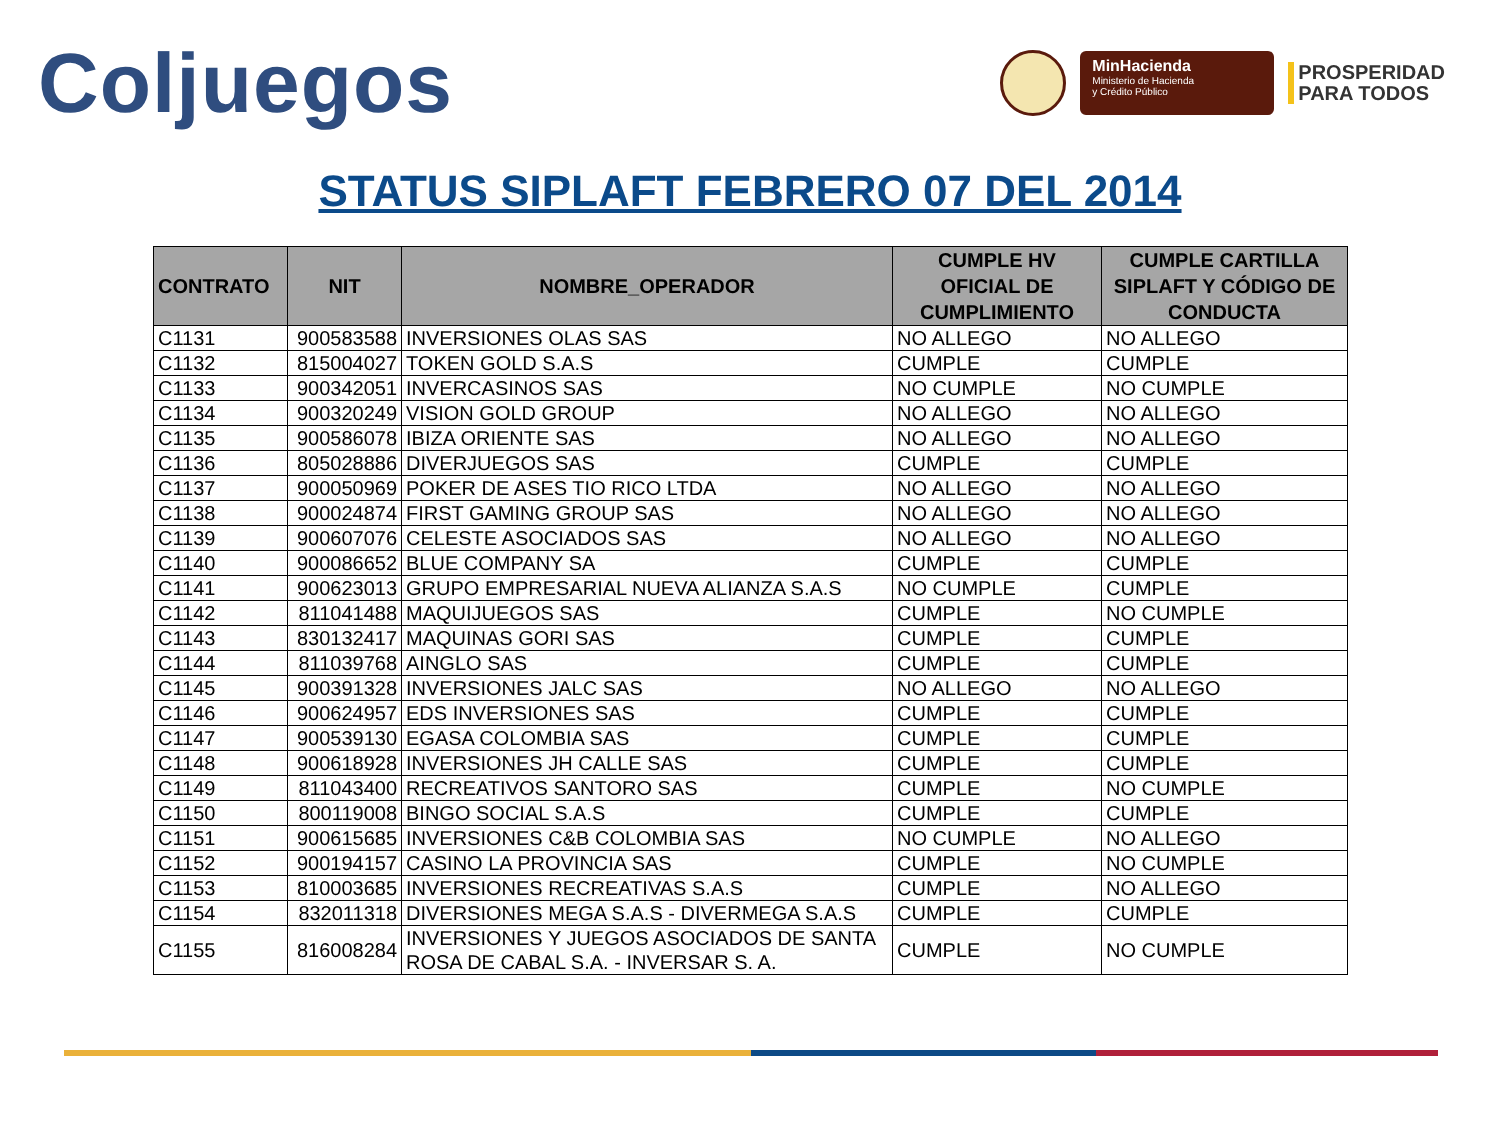Coljuegos
MinHacienda
Ministerio de Hacienda
y Crédito Público
PROSPERIDAD
PARA TODOS
STATUS SIPLAFT FEBRERO 07 DEL 2014
| CONTRATO | NIT | NOMBRE_OPERADOR | CUMPLE HV OFICIAL DE CUMPLIMIENTO | CUMPLE CARTILLA SIPLAFT Y CÓDIGO DE CONDUCTA |
| --- | --- | --- | --- | --- |
| C1131 | 900583588 | INVERSIONES OLAS SAS | NO ALLEGO | NO ALLEGO |
| C1132 | 815004027 | TOKEN GOLD S.A.S | CUMPLE | CUMPLE |
| C1133 | 900342051 | INVERCASINOS SAS | NO CUMPLE | NO CUMPLE |
| C1134 | 900320249 | VISION GOLD GROUP | NO ALLEGO | NO ALLEGO |
| C1135 | 900586078 | IBIZA ORIENTE SAS | NO ALLEGO | NO ALLEGO |
| C1136 | 805028886 | DIVERJUEGOS SAS | CUMPLE | CUMPLE |
| C1137 | 900050969 | POKER DE ASES TIO RICO LTDA | NO ALLEGO | NO ALLEGO |
| C1138 | 900024874 | FIRST GAMING GROUP SAS | NO ALLEGO | NO ALLEGO |
| C1139 | 900607076 | CELESTE ASOCIADOS SAS | NO ALLEGO | NO ALLEGO |
| C1140 | 900086652 | BLUE COMPANY SA | CUMPLE | CUMPLE |
| C1141 | 900623013 | GRUPO EMPRESARIAL NUEVA ALIANZA S.A.S | NO CUMPLE | CUMPLE |
| C1142 | 811041488 | MAQUIJUEGOS SAS | CUMPLE | NO CUMPLE |
| C1143 | 830132417 | MAQUINAS GORI SAS | CUMPLE | CUMPLE |
| C1144 | 811039768 | AINGLO SAS | CUMPLE | CUMPLE |
| C1145 | 900391328 | INVERSIONES JALC SAS | NO ALLEGO | NO ALLEGO |
| C1146 | 900624957 | EDS INVERSIONES SAS | CUMPLE | CUMPLE |
| C1147 | 900539130 | EGASA COLOMBIA SAS | CUMPLE | CUMPLE |
| C1148 | 900618928 | INVERSIONES JH CALLE SAS | CUMPLE | CUMPLE |
| C1149 | 811043400 | RECREATIVOS SANTORO SAS | CUMPLE | NO CUMPLE |
| C1150 | 800119008 | BINGO SOCIAL S.A.S | CUMPLE | CUMPLE |
| C1151 | 900615685 | INVERSIONES C&B COLOMBIA SAS | NO CUMPLE | NO ALLEGO |
| C1152 | 900194157 | CASINO LA PROVINCIA SAS | CUMPLE | NO CUMPLE |
| C1153 | 810003685 | INVERSIONES RECREATIVAS S.A.S | CUMPLE | NO ALLEGO |
| C1154 | 832011318 | DIVERSIONES MEGA S.A.S - DIVERMEGA S.A.S | CUMPLE | CUMPLE |
| C1155 | 816008284 | INVERSIONES Y JUEGOS ASOCIADOS DE SANTA ROSA DE CABAL S.A. - INVERSAR S. A. | CUMPLE | NO CUMPLE |